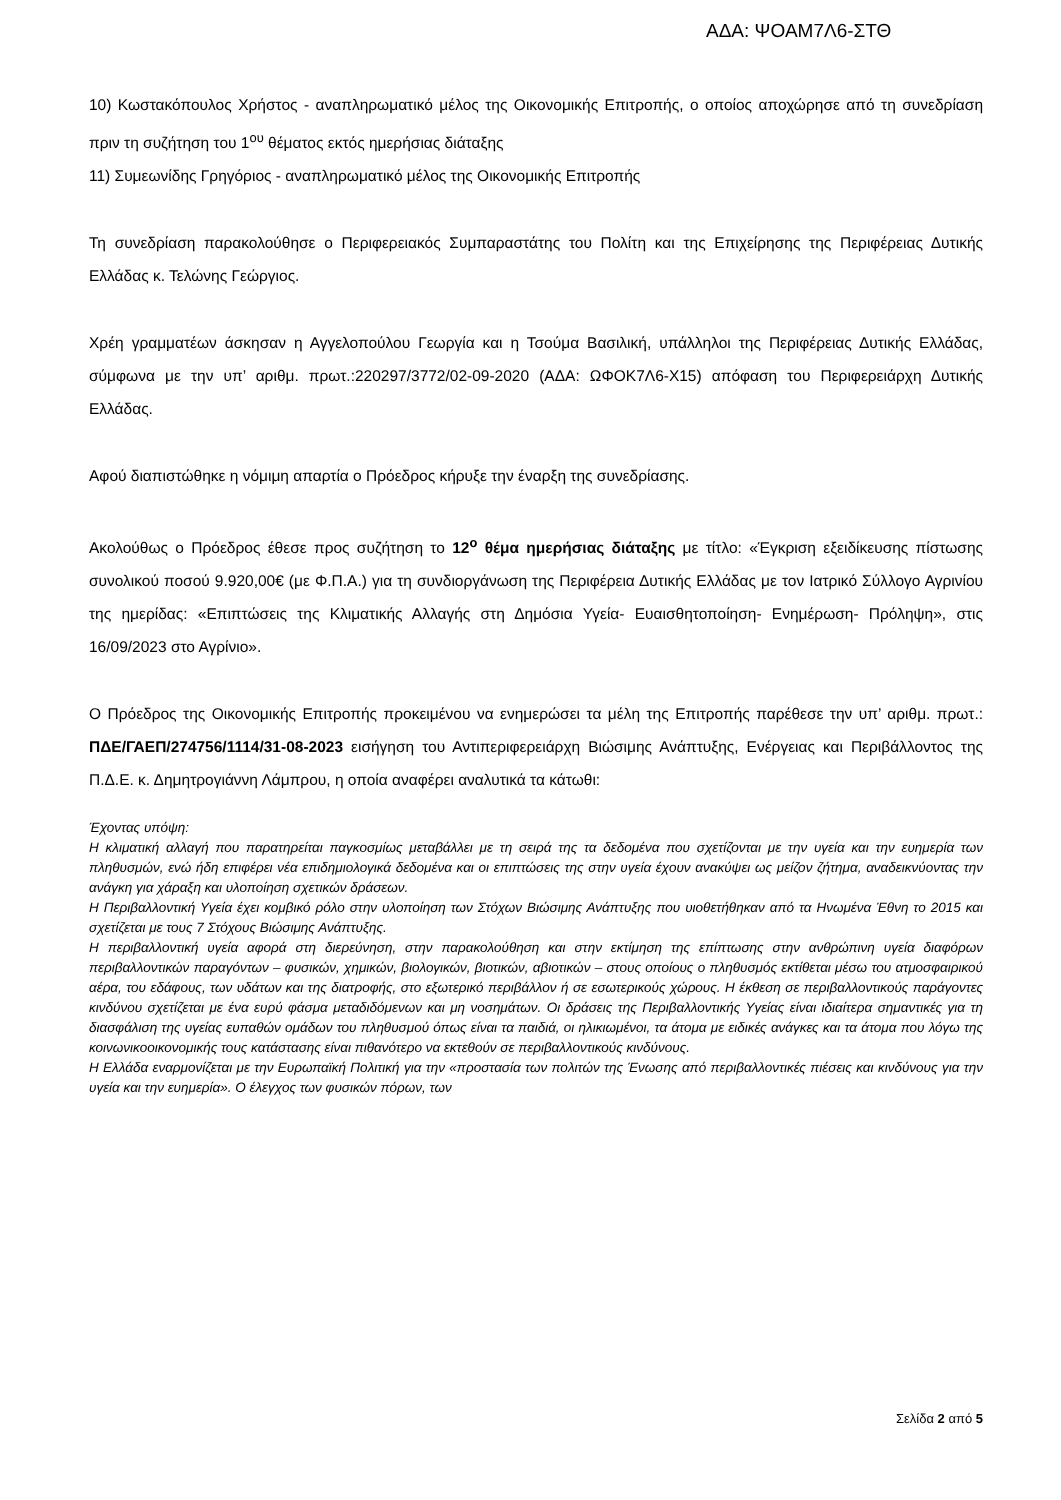ΑΔΑ: ΨΟΑΜ7Λ6-ΣΤΘ
10) Κωστακόπουλος Χρήστος - αναπληρωματικό μέλος της Οικονομικής Επιτροπής, ο οποίος αποχώρησε από τη συνεδρίαση πριν τη συζήτηση του 1<sup>ου</sup> θέματος εκτός ημερήσιας διάταξης
11) Συμεωνίδης Γρηγόριος - αναπληρωματικό μέλος της Οικονομικής Επιτροπής
Τη συνεδρίαση παρακολούθησε ο Περιφερειακός Συμπαραστάτης του Πολίτη και της Επιχείρησης της Περιφέρειας Δυτικής Ελλάδας κ. Τελώνης Γεώργιος.
Χρέη γραμματέων άσκησαν η Αγγελοπούλου Γεωργία και η Τσούμα Βασιλική, υπάλληλοι της Περιφέρειας Δυτικής Ελλάδας, σύμφωνα με την υπ’ αριθμ. πρωτ.:220297/3772/02-09-2020 (ΑΔΑ: ΩΦΟΚ7Λ6-Χ15) απόφαση του Περιφερειάρχη Δυτικής Ελλάδας.
Αφού διαπιστώθηκε η νόμιμη απαρτία ο Πρόεδρος κήρυξε την έναρξη της συνεδρίασης.
Ακολούθως ο Πρόεδρος έθεσε προς συζήτηση το 12<sup>ο</sup> θέμα ημερήσιας διάταξης με τίτλο: «Έγκριση εξειδίκευσης πίστωσης συνολικού ποσού 9.920,00€ (με Φ.Π.Α.) για τη συνδιοργάνωση της Περιφέρεια Δυτικής Ελλάδας με τον Ιατρικό Σύλλογο Αγρινίου της ημερίδας: «Επιπτώσεις της Κλιματικής Αλλαγής στη Δημόσια Υγεία- Ευαισθητοποίηση- Ενημέρωση- Πρόληψη», στις 16/09/2023 στο Αγρίνιο».
Ο Πρόεδρος της Οικονομικής Επιτροπής προκειμένου να ενημερώσει τα μέλη της Επιτροπής παρέθεσε την υπ’ αριθμ. πρωτ.: ΠΔΕ/ΓΑΕΠ/274756/1114/31-08-2023 εισήγηση του Αντιπεριφερειάρχη Βιώσιμης Ανάπτυξης, Ενέργειας και Περιβάλλοντος της Π.Δ.Ε. κ. Δημητρογιάννη Λάμπρου, η οποία αναφέρει αναλυτικά τα κάτωθι:
Έχοντας υπόψη:
Η κλιματική αλλαγή που παρατηρείται παγκοσμίως μεταβάλλει με τη σειρά της τα δεδομένα που σχετίζονται με την υγεία και την ευημερία των πληθυσμών, ενώ ήδη επιφέρει νέα επιδημιολογικά δεδομένα και οι επιπτώσεις της στην υγεία έχουν ανακύψει ως μείζον ζήτημα, αναδεικνύοντας την ανάγκη για χάραξη και υλοποίηση σχετικών δράσεων.
Η Περιβαλλοντική Υγεία έχει κομβικό ρόλο στην υλοποίηση των Στόχων Βιώσιμης Ανάπτυξης που υιοθετήθηκαν από τα Ηνωμένα Έθνη το 2015 και σχετίζεται με τους 7 Στόχους Βιώσιμης Ανάπτυξης.
Η περιβαλλοντική υγεία αφορά στη διερεύνηση, στην παρακολούθηση και στην εκτίμηση της επίπτωσης στην ανθρώπινη υγεία διαφόρων περιβαλλοντικών παραγόντων – φυσικών, χημικών, βιολογικών, βιοτικών, αβιοτικών – στους οποίους ο πληθυσμός εκτίθεται μέσω του ατμοσφαιρικού αέρα, του εδάφους, των υδάτων και της διατροφής, στο εξωτερικό περιβάλλον ή σε εσωτερικούς χώρους. Η έκθεση σε περιβαλλοντικούς παράγοντες κινδύνου σχετίζεται με ένα ευρύ φάσμα μεταδιδόμενων και μη νοσημάτων. Οι δράσεις της Περιβαλλοντικής Υγείας είναι ιδιαίτερα σημαντικές για τη διασφάλιση της υγείας ευπαθών ομάδων του πληθυσμού όπως είναι τα παιδιά, οι ηλικιωμένοι, τα άτομα με ειδικές ανάγκες και τα άτομα που λόγω της κοινωνικοοικονομικής τους κατάστασης είναι πιθανότερο να εκτεθούν σε περιβαλλοντικούς κινδύνους.
Η Ελλάδα εναρμονίζεται με την Ευρωπαϊκή Πολιτική για την «προστασία των πολιτών της Ένωσης από περιβαλλοντικές πιέσεις και κινδύνους για την υγεία και την ευημερία». Ο έλεγχος των φυσικών πόρων, των
Σελίδα 2 από 5